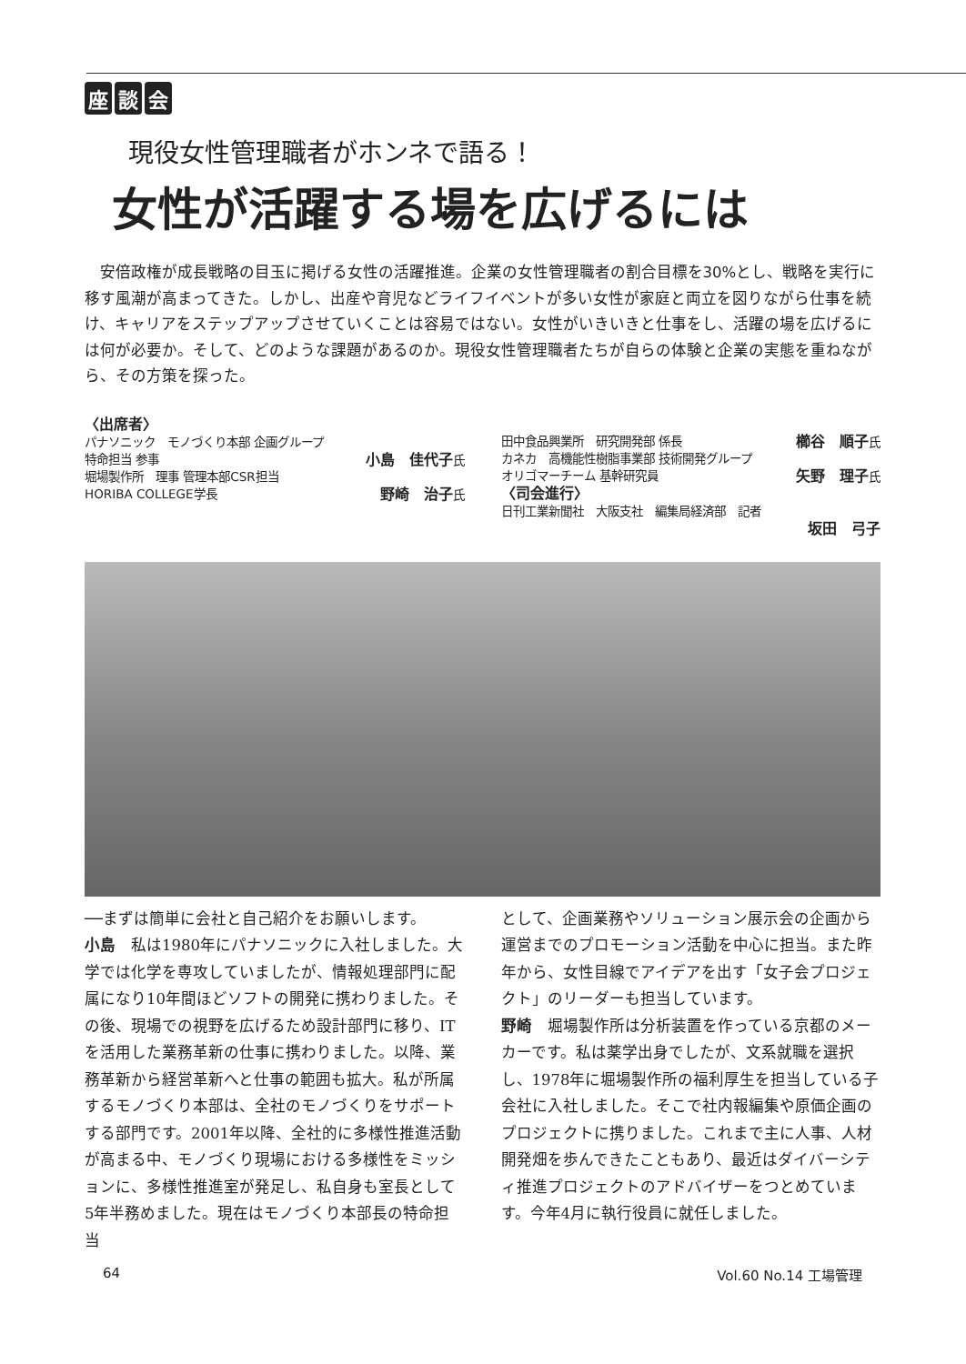座談 会
現役女性管理職者がホンネで語る！
女性が活躍する場を広げるには
安倍政権が成長戦略の目玉に掲げる女性の活躍推進。企業の女性管理職者の割合目標を30%とし、戦略を実行に移す風潮が高まってきた。しかし、出産や育児などライフイベントが多い女性が家庭と両立を図りながら仕事を続け、キャリアをステップアップさせていくことは容易ではない。女性がいきいきと仕事をし、活躍の場を広げるには何が必要か。そして、どのような課題があるのか。現役女性管理職者たちが自らの体験と企業の実態を重ねながら、その方策を探った。
〈出席者〉
パナソニック　モノづくり本部 企画グループ
特命担当 参事 小島　佳代子氏
堀場製作所　理事 管理本部CSR担当
HORIBA COLLEGE学長 野崎　治子氏
田中食品興業所　研究開発部 係長 櫛谷　順子氏
カネカ　高機能性樹脂事業部 技術開発グループ
オリゴマーチーム 基幹研究員 矢野　理子氏
〈司会進行〉
日刊工業新聞社　大阪支社　編集局経済部　記者
坂田　弓子
──まずは簡単に会社と自己紹介をお願いします。
小島　私は1980年にパナソニックに入社しました。大学では化学を専攻していましたが、情報処理部門に配属になり10年間ほどソフトの開発に携わりました。その後、現場での視野を広げるため設計部門に移り、ITを活用した業務革新の仕事に携わりました。以降、業務革新から経営革新へと仕事の範囲も拡大。私が所属するモノづくり本部は、全社のモノづくりをサポートする部門です。2001年以降、全社的に多様性推進活動が高まる中、モノづくり現場における多様性をミッションに、多様性推進室が発足し、私自身も室長として5年半務めました。現在はモノづくり本部長の特命担当
として、企画業務やソリューション展示会の企画から運営までのプロモーション活動を中心に担当。また昨年から、女性目線でアイデアを出す「女子会プロジェクト」のリーダーも担当しています。
野崎　堀場製作所は分析装置を作っている京都のメーカーです。私は薬学出身でしたが、文系就職を選択し、1978年に堀場製作所の福利厚生を担当している子会社に入社しました。そこで社内報編集や原価企画のプロジェクトに携りました。これまで主に人事、人材開発畑を歩んできたこともあり、最近はダイバーシティ推進プロジェクトのアドバイザーをつとめています。今年4月に執行役員に就任しました。
64 Vol.60 No.14 工場管理